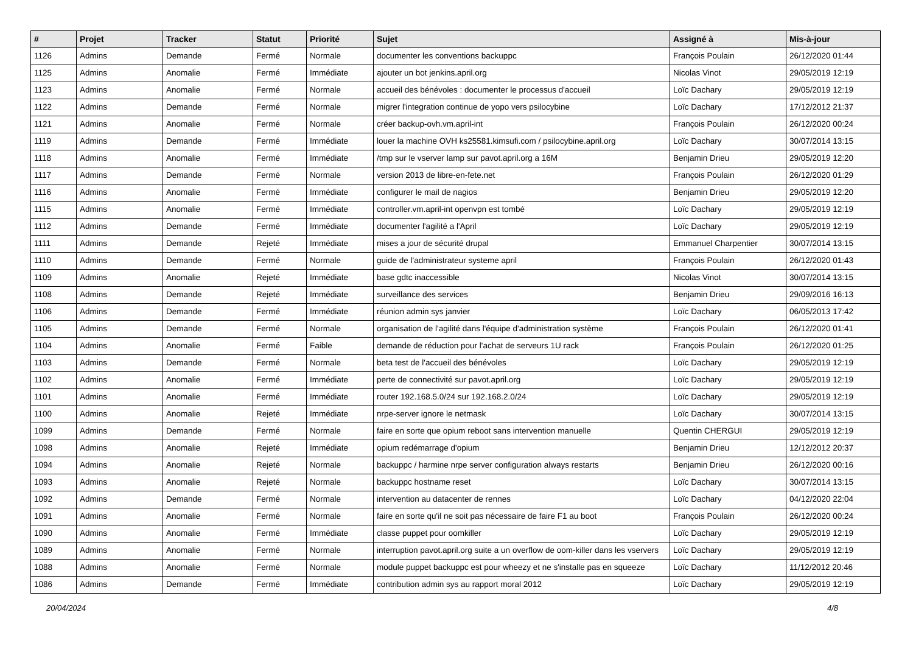| # | Projet | Tracker | Statut | Priorité | Sujet | Assigné à | Mis-à-jour |
| --- | --- | --- | --- | --- | --- | --- | --- |
| 1126 | Admins | Demande | Fermé | Normale | documenter les conventions backuppc | François Poulain | 26/12/2020 01:44 |
| 1125 | Admins | Anomalie | Fermé | Immédiate | ajouter un bot jenkins.april.org | Nicolas Vinot | 29/05/2019 12:19 |
| 1123 | Admins | Anomalie | Fermé | Normale | accueil des bénévoles : documenter le processus d'accueil | Loïc Dachary | 29/05/2019 12:19 |
| 1122 | Admins | Demande | Fermé | Normale | migrer l'integration continue de yopo vers psilocybine | Loïc Dachary | 17/12/2012 21:37 |
| 1121 | Admins | Anomalie | Fermé | Normale | créer backup-ovh.vm.april-int | François Poulain | 26/12/2020 00:24 |
| 1119 | Admins | Demande | Fermé | Immédiate | louer la machine OVH ks25581.kimsufi.com / psilocybine.april.org | Loïc Dachary | 30/07/2014 13:15 |
| 1118 | Admins | Anomalie | Fermé | Immédiate | /tmp sur le vserver lamp sur pavot.april.org a 16M | Benjamin Drieu | 29/05/2019 12:20 |
| 1117 | Admins | Demande | Fermé | Normale | version 2013 de libre-en-fete.net | François Poulain | 26/12/2020 01:29 |
| 1116 | Admins | Anomalie | Fermé | Immédiate | configurer le mail de nagios | Benjamin Drieu | 29/05/2019 12:20 |
| 1115 | Admins | Anomalie | Fermé | Immédiate | controller.vm.april-int openvpn est tombé | Loïc Dachary | 29/05/2019 12:19 |
| 1112 | Admins | Demande | Fermé | Immédiate | documenter l'agilité a l'April | Loïc Dachary | 29/05/2019 12:19 |
| 1111 | Admins | Demande | Rejeté | Immédiate | mises a jour de sécurité drupal | Emmanuel Charpentier | 30/07/2014 13:15 |
| 1110 | Admins | Demande | Fermé | Normale | guide de l'administrateur systeme april | François Poulain | 26/12/2020 01:43 |
| 1109 | Admins | Anomalie | Rejeté | Immédiate | base gdtc inaccessible | Nicolas Vinot | 30/07/2014 13:15 |
| 1108 | Admins | Demande | Rejeté | Immédiate | surveillance des services | Benjamin Drieu | 29/09/2016 16:13 |
| 1106 | Admins | Demande | Fermé | Immédiate | réunion admin sys janvier | Loïc Dachary | 06/05/2013 17:42 |
| 1105 | Admins | Demande | Fermé | Normale | organisation de l'agilité dans l'équipe d'administration système | François Poulain | 26/12/2020 01:41 |
| 1104 | Admins | Anomalie | Fermé | Faible | demande de réduction pour l'achat de serveurs 1U rack | François Poulain | 26/12/2020 01:25 |
| 1103 | Admins | Demande | Fermé | Normale | beta test de l'accueil des bénévoles | Loïc Dachary | 29/05/2019 12:19 |
| 1102 | Admins | Anomalie | Fermé | Immédiate | perte de connectivité sur pavot.april.org | Loïc Dachary | 29/05/2019 12:19 |
| 1101 | Admins | Anomalie | Fermé | Immédiate | router 192.168.5.0/24 sur 192.168.2.0/24 | Loïc Dachary | 29/05/2019 12:19 |
| 1100 | Admins | Anomalie | Rejeté | Immédiate | nrpe-server ignore le netmask | Loïc Dachary | 30/07/2014 13:15 |
| 1099 | Admins | Demande | Fermé | Normale | faire en sorte que opium reboot sans intervention manuelle | Quentin CHERGUI | 29/05/2019 12:19 |
| 1098 | Admins | Anomalie | Rejeté | Immédiate | opium redémarrage d'opium | Benjamin Drieu | 12/12/2012 20:37 |
| 1094 | Admins | Anomalie | Rejeté | Normale | backuppc / harmine nrpe server configuration always restarts | Benjamin Drieu | 26/12/2020 00:16 |
| 1093 | Admins | Anomalie | Rejeté | Normale | backuppc hostname reset | Loïc Dachary | 30/07/2014 13:15 |
| 1092 | Admins | Demande | Fermé | Normale | intervention au datacenter de rennes | Loïc Dachary | 04/12/2020 22:04 |
| 1091 | Admins | Anomalie | Fermé | Normale | faire en sorte qu'il ne soit pas nécessaire de faire F1 au boot | François Poulain | 26/12/2020 00:24 |
| 1090 | Admins | Anomalie | Fermé | Immédiate | classe puppet pour oomkiller | Loïc Dachary | 29/05/2019 12:19 |
| 1089 | Admins | Anomalie | Fermé | Normale | interruption pavot.april.org suite a un overflow de oom-killer dans les vservers | Loïc Dachary | 29/05/2019 12:19 |
| 1088 | Admins | Anomalie | Fermé | Normale | module puppet backuppc est pour wheezy et ne s'installe pas en squeeze | Loïc Dachary | 11/12/2012 20:46 |
| 1086 | Admins | Demande | Fermé | Immédiate | contribution admin sys au rapport moral 2012 | Loïc Dachary | 29/05/2019 12:19 |
20/04/2024 4/8